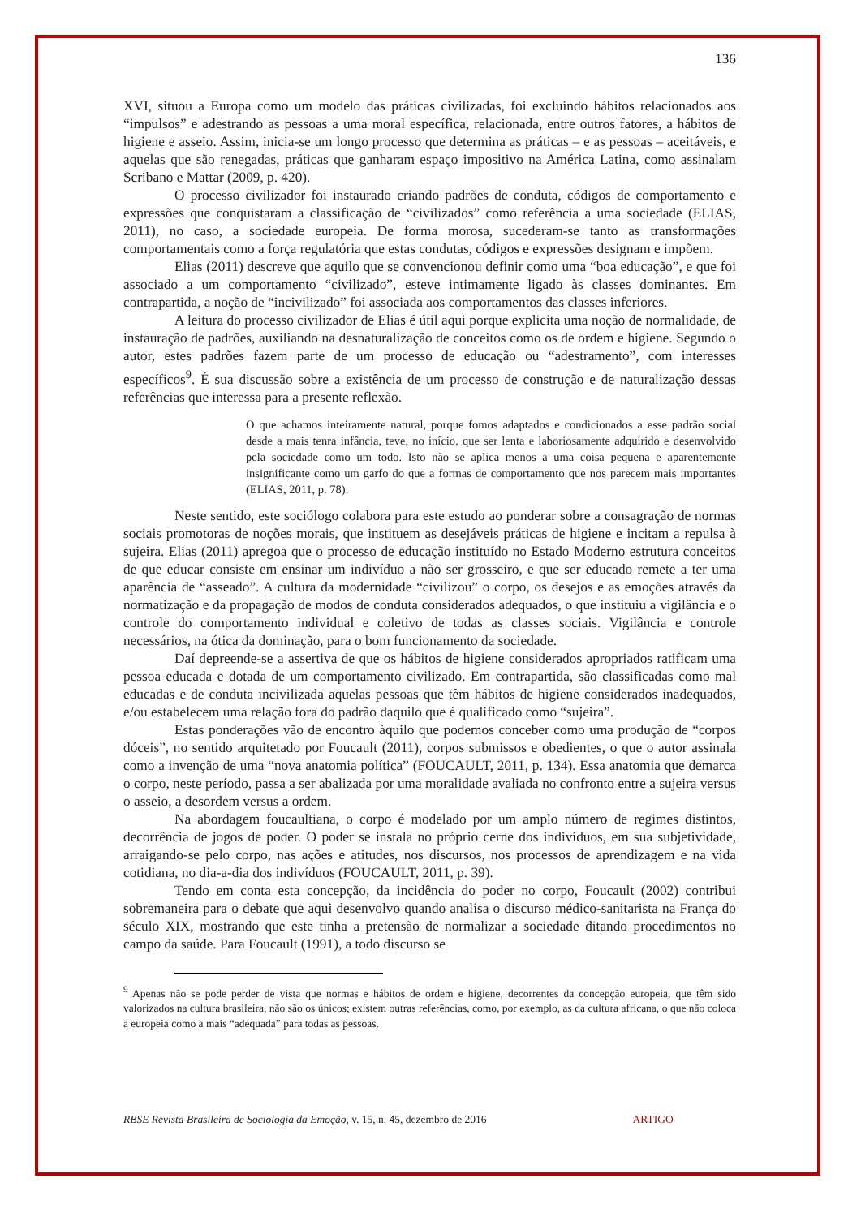136
XVI, situou a Europa como um modelo das práticas civilizadas, foi excluindo hábitos relacionados aos “impulsos” e adestrando as pessoas a uma moral específica, relacionada, entre outros fatores, a hábitos de higiene e asseio. Assim, inicia-se um longo processo que determina as práticas – e as pessoas – aceitáveis, e aquelas que são renegadas, práticas que ganharam espaço impositivo na América Latina, como assinalam Scribano e Mattar (2009, p. 420).
O processo civilizador foi instaurado criando padrões de conduta, códigos de comportamento e expressões que conquistaram a classificação de “civilizados” como referência a uma sociedade (ELIAS, 2011), no caso, a sociedade europeia. De forma morosa, sucederam-se tanto as transformações comportamentais como a força regulatória que estas condutas, códigos e expressões designam e impõem.
Elias (2011) descreve que aquilo que se convencionou definir como uma “boa educação”, e que foi associado a um comportamento “civilizado”, esteve intimamente ligado às classes dominantes. Em contrapartida, a noção de “incivilizado” foi associada aos comportamentos das classes inferiores.
A leitura do processo civilizador de Elias é útil aqui porque explicita uma noção de normalidade, de instauração de padrões, auxiliando na desnaturalização de conceitos como os de ordem e higiene. Segundo o autor, estes padrões fazem parte de um processo de educação ou “adestramento”, com interesses específicos<sup>9</sup>. É sua discussão sobre a existência de um processo de construção e de naturalização dessas referências que interessa para a presente reflexão.
O que achamos inteiramente natural, porque fomos adaptados e condicionados a esse padrão social desde a mais tenra infância, teve, no início, que ser lenta e laboriosamente adquirido e desenvolvido pela sociedade como um todo. Isto não se aplica menos a uma coisa pequena e aparentemente insignificante como um garfo do que a formas de comportamento que nos parecem mais importantes (ELIAS, 2011, p. 78).
Neste sentido, este sociólogo colabora para este estudo ao ponderar sobre a consagração de normas sociais promotoras de noções morais, que instituem as desejáveis práticas de higiene e incitam a repulsa à sujeira. Elias (2011) apregoa que o processo de educação instituído no Estado Moderno estrutura conceitos de que educar consiste em ensinar um indivíduo a não ser grosseiro, e que ser educado remete a ter uma aparência de “asseado”. A cultura da modernidade “civilizou” o corpo, os desejos e as emoções através da normatização e da propagação de modos de conduta considerados adequados, o que instituiu a vigilância e o controle do comportamento individual e coletivo de todas as classes sociais. Vigilância e controle necessários, na ótica da dominação, para o bom funcionamento da sociedade.
Daí depreende-se a assertiva de que os hábitos de higiene considerados apropriados ratificam uma pessoa educada e dotada de um comportamento civilizado. Em contrapartida, são classificadas como mal educadas e de conduta incivilizada aquelas pessoas que têm hábitos de higiene considerados inadequados, e/ou estabelecem uma relação fora do padrão daquilo que é qualificado como “sujeira”.
Estas ponderações vão de encontro àquilo que podemos conceber como uma produção de “corpos dóceis”, no sentido arquitetado por Foucault (2011), corpos submissos e obedientes, o que o autor assinala como a invenção de uma “nova anatomia política” (FOUCAULT, 2011, p. 134). Essa anatomia que demarca o corpo, neste período, passa a ser abalizada por uma moralidade avaliada no confronto entre a sujeira versus o asseio, a desordem versus a ordem.
Na abordagem foucaultiana, o corpo é modelado por um amplo número de regimes distintos, decorrência de jogos de poder. O poder se instala no próprio cerne dos indivíduos, em sua subjetividade, arraigando-se pelo corpo, nas ações e atitudes, nos discursos, nos processos de aprendizagem e na vida cotidiana, no dia-a-dia dos indivíduos (FOUCAULT, 2011, p. 39).
Tendo em conta esta concepção, da incidência do poder no corpo, Foucault (2002) contribui sobremaneira para o debate que aqui desenvolvo quando analisa o discurso médico-sanitarista na França do século XIX, mostrando que este tinha a pretensão de normalizar a sociedade ditando procedimentos no campo da saúde. Para Foucault (1991), a todo discurso se
<sup>9</sup> Apenas não se pode perder de vista que normas e hábitos de ordem e higiene, decorrentes da concepção europeia, que têm sido valorizados na cultura brasileira, não são os únicos; existem outras referências, como, por exemplo, as da cultura africana, o que não coloca a europeia como a mais “adequada” para todas as pessoas.
RBSE Revista Brasileira de Sociologia da Emoção, v. 15, n. 45, dezembro de 2016 ARTIGO